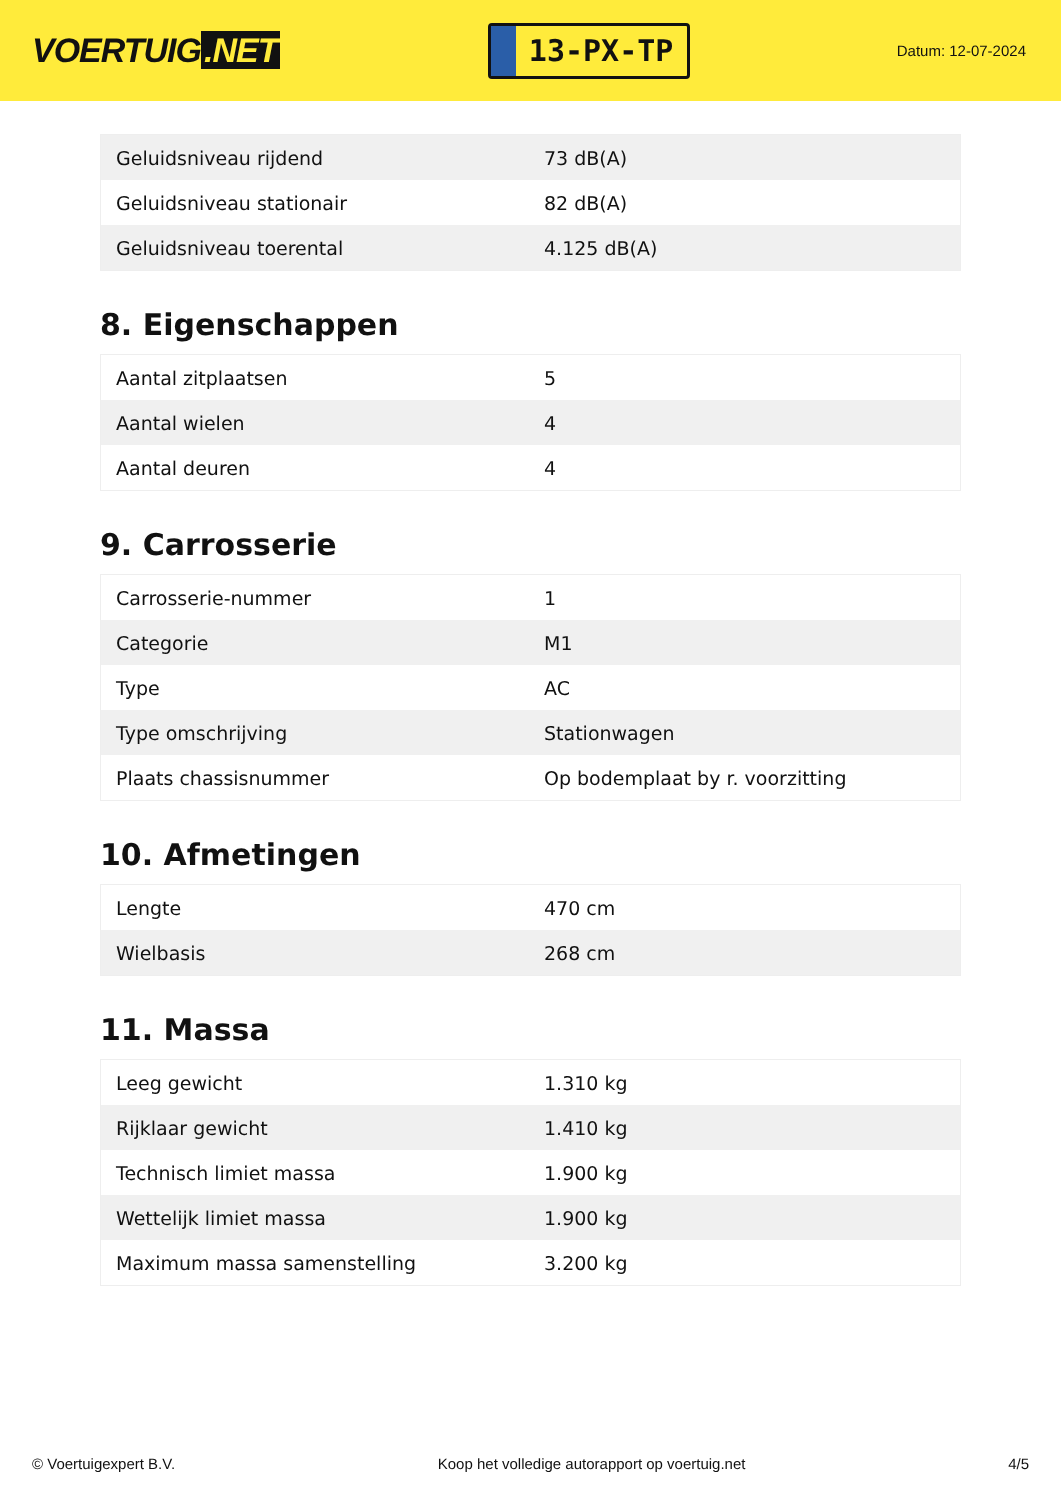VOERTUIG.NET
13-PX-TP
Datum: 12-07-2024
| Geluidsniveau rijdend | 73 dB(A) |
| Geluidsniveau stationair | 82 dB(A) |
| Geluidsniveau toerental | 4.125 dB(A) |
8. Eigenschappen
| Aantal zitplaatsen | 5 |
| Aantal wielen | 4 |
| Aantal deuren | 4 |
9. Carrosserie
| Carrosserie-nummer | 1 |
| Categorie | M1 |
| Type | AC |
| Type omschrijving | Stationwagen |
| Plaats chassisnummer | Op bodemplaat by r. voorzitting |
10. Afmetingen
| Lengte | 470 cm |
| Wielbasis | 268 cm |
11. Massa
| Leeg gewicht | 1.310 kg |
| Rijklaar gewicht | 1.410 kg |
| Technisch limiet massa | 1.900 kg |
| Wettelijk limiet massa | 1.900 kg |
| Maximum massa samenstelling | 3.200 kg |
© Voertuigexpert B.V. Koop het volledige autorapport op voertuig.net 4/5